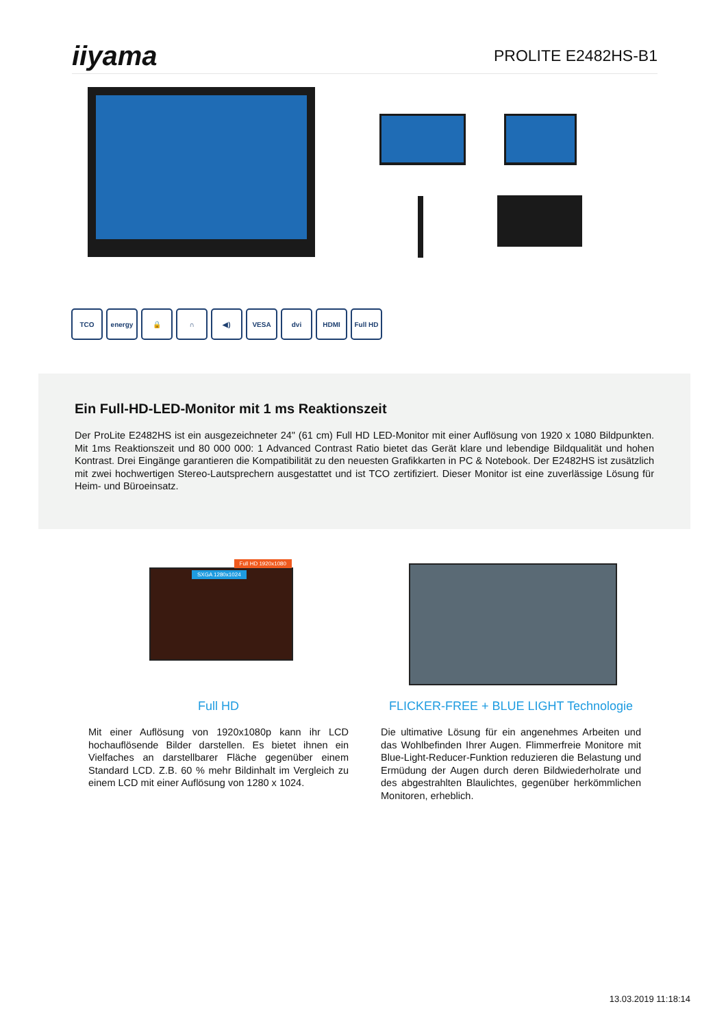iiyama
PROLITE E2482HS-B1
TCO energy 🔒 ∩ ◀) VESA dvi HDMI Full HD
Ein Full-HD-LED-Monitor mit 1 ms Reaktionszeit
Der ProLite E2482HS ist ein ausgezeichneter 24" (61 cm) Full HD LED-Monitor mit einer Auflösung von 1920 x 1080 Bildpunkten. Mit 1ms Reaktionszeit und 80 000 000: 1 Advanced Contrast Ratio bietet das Gerät klare und lebendige Bildqualität und hohen Kontrast. Drei Eingänge garantieren die Kompatibilität zu den neuesten Grafikkarten in PC & Notebook. Der E2482HS ist zusätzlich mit zwei hochwertigen Stereo-Lautsprechern ausgestattet und ist TCO zertifiziert. Dieser Monitor ist eine zuverlässige Lösung für Heim- und Büroeinsatz.
Full HD 1920x1080
SXGA 1280x1024
Full HD
Mit einer Auflösung von 1920x1080p kann ihr LCD hochauflösende Bilder darstellen. Es bietet ihnen ein Vielfaches an darstellbarer Fläche gegenüber einem Standard LCD. Z.B. 60 % mehr Bildinhalt im Vergleich zu einem LCD mit einer Auflösung von 1280 x 1024.
FLICKER-FREE + BLUE LIGHT Technologie
Die ultimative Lösung für ein angenehmes Arbeiten und das Wohlbefinden Ihrer Augen. Flimmerfreie Monitore mit Blue-Light-Reducer-Funktion reduzieren die Belastung und Ermüdung der Augen durch deren Bildwiederholrate und des abgestrahlten Blaulichtes, gegenüber herkömmlichen Monitoren, erheblich.
13.03.2019 11:18:14